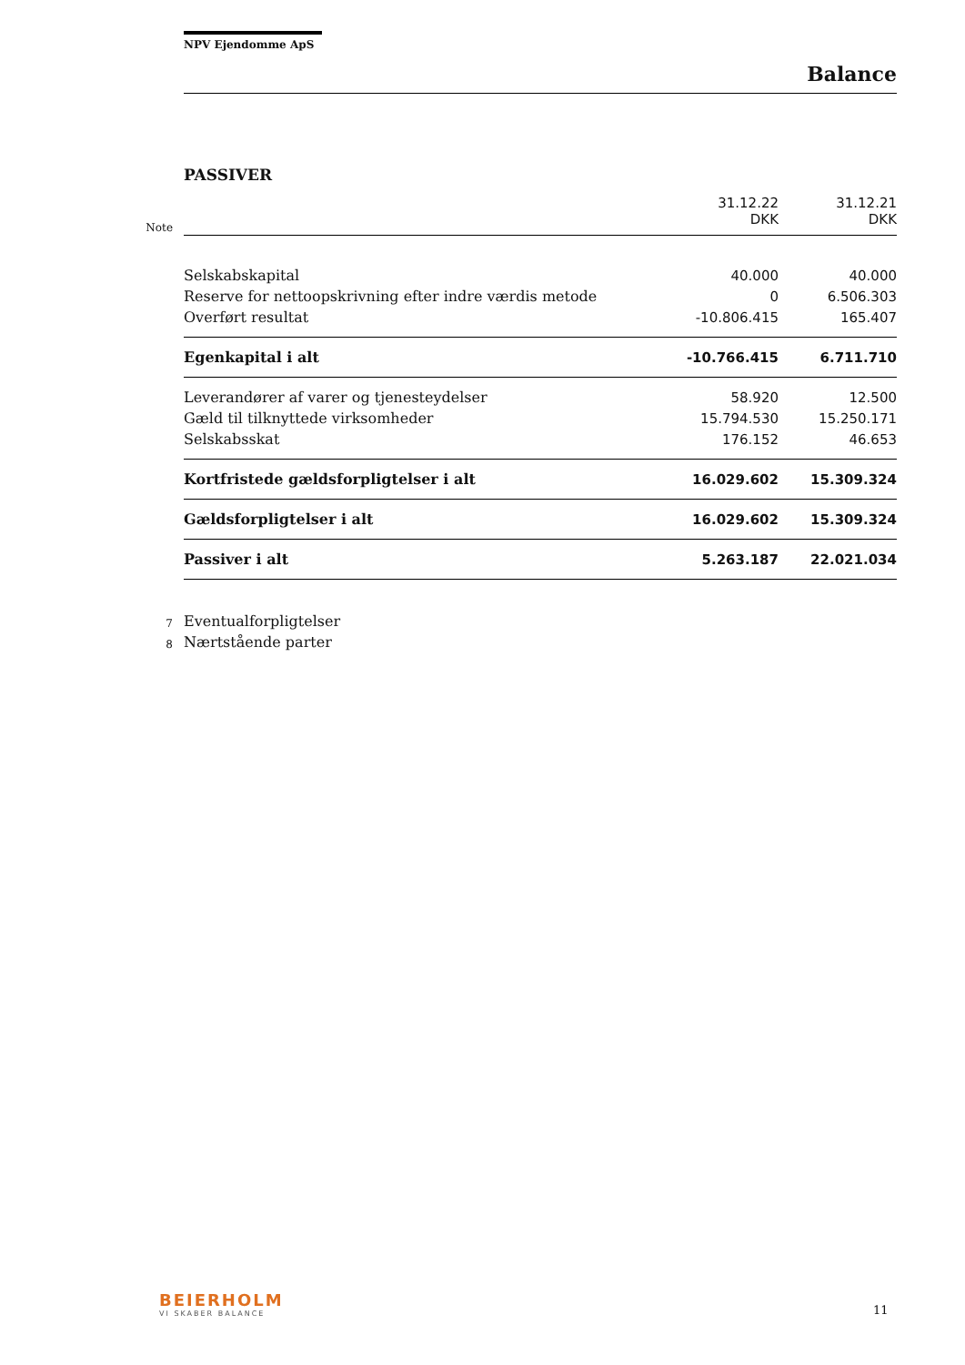NPV Ejendomme ApS
Balance
PASSIVER
| Note | | 31.12.22 DKK | 31.12.21 DKK |
| | Selskabskapital | 40.000 | 40.000 |
| | Reserve for nettoopskrivning efter indre værdis metode | 0 | 6.506.303 |
| | Overført resultat | -10.806.415 | 165.407 |
| | Egenkapital i alt | -10.766.415 | 6.711.710 |
| | Leverandører af varer og tjenesteydelser | 58.920 | 12.500 |
| | Gæld til tilknyttede virksomheder | 15.794.530 | 15.250.171 |
| | Selskabsskat | 176.152 | 46.653 |
| | Kortfristede gældsforpligtelser i alt | 16.029.602 | 15.309.324 |
| | Gældsforpligtelser i alt | 16.029.602 | 15.309.324 |
| | Passiver i alt | 5.263.187 | 22.021.034 |
| 7 | Eventualforpligtelser | | |
| 8 | Nærtstående parter | | |
BEIERHOLM
VI SKABER BALANCE
11